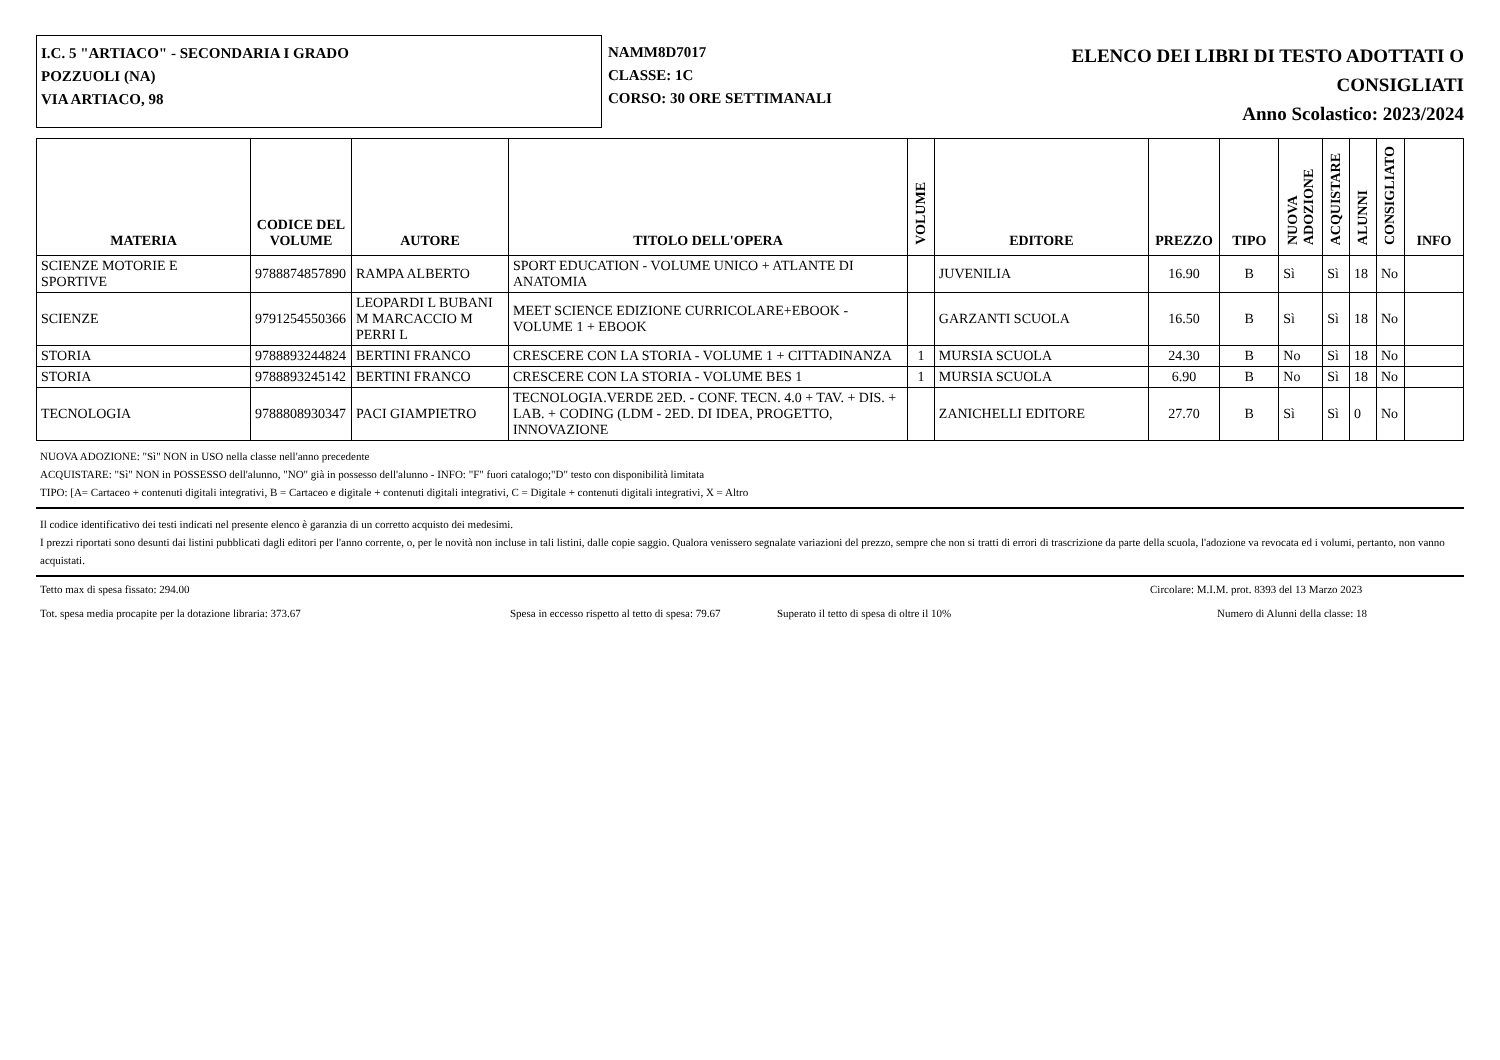I.C. 5 "ARTIACO" - SECONDARIA I GRADO
POZZUOLI (NA)
VIA ARTIACO, 98
NAMM8D7017
CLASSE: 1C
CORSO: 30 ORE SETTIMANALI
ELENCO DEI LIBRI DI TESTO ADOTTATI O
CONSIGLIATI
Anno Scolastico: 2023/2024
| MATERIA | CODICE DEL VOLUME | AUTORE | TITOLO DELL'OPERA | VOLUME | EDITORE | PREZZO | TIPO | NUOVA ADOZIONE | ACQUISTARE | ALUNNI | CONSIGLIATO | INFO |
| --- | --- | --- | --- | --- | --- | --- | --- | --- | --- | --- | --- | --- |
| SCIENZE MOTORIE E SPORTIVE | 9788874857890 | RAMPA ALBERTO | SPORT EDUCATION - VOLUME UNICO + ATLANTE DI ANATOMIA | | JUVENILIA | 16.90 | B | Sì | Sì | 18 | No | |
| SCIENZE | 9791254550366 | LEOPARDI L BUBANI M MARCACCIO M PERRI L | MEET SCIENCE EDIZIONE CURRICOLARE+EBOOK - VOLUME 1 + EBOOK | | GARZANTI SCUOLA | 16.50 | B | Sì | Sì | 18 | No | |
| STORIA | 9788893244824 | BERTINI FRANCO | CRESCERE CON LA STORIA - VOLUME 1 + CITTADINANZA | 1 | MURSIA SCUOLA | 24.30 | B | No | Sì | 18 | No | |
| STORIA | 9788893245142 | BERTINI FRANCO | CRESCERE CON LA STORIA - VOLUME BES 1 | 1 | MURSIA SCUOLA | 6.90 | B | No | Sì | 18 | No | |
| TECNOLOGIA | 9788808930347 | PACI GIAMPIETRO | TECNOLOGIA.VERDE 2ED. - CONF. TECN. 4.0 + TAV. + DIS. + LAB. + CODING (LDM - 2ED. DI IDEA, PROGETTO, INNOVAZIONE | | ZANICHELLI EDITORE | 27.70 | B | Sì | Sì | 0 | No | |
NUOVA ADOZIONE: "Sì" NON in USO nella classe nell'anno precedente
ACQUISTARE: "Sì" NON in POSSESSO dell'alunno, "NO" già in possesso dell'alunno - INFO: "F" fuori catalogo;"D" testo con disponibilità limitata
TIPO: [A= Cartaceo + contenuti digitali integrativi, B = Cartaceo e digitale + contenuti digitali integrativi, C = Digitale + contenuti digitali integrativi, X = Altro
Il codice identificativo dei testi indicati nel presente elenco è garanzia di un corretto acquisto dei medesimi.
I prezzi riportati sono desunti dai listini pubblicati dagli editori per l'anno corrente, o, per le novità non incluse in tali listini, dalle copie saggio. Qualora venissero segnalate variazioni del prezzo, sempre che non si tratti di errori di trascrizione da parte della scuola, l'adozione va revocata ed i volumi, pertanto, non vanno acquistati.
Tetto max di spesa fissato: 294.00 Circolare: M.I.M. prot. 8393 del 13 Marzo 2023
Tot. spesa media procapite per la dotazione libraria: 373.67 Spesa in eccesso rispetto al tetto di spesa: 79.67 Superato il tetto di spesa di oltre il 10% Numero di Alunni della classe: 18